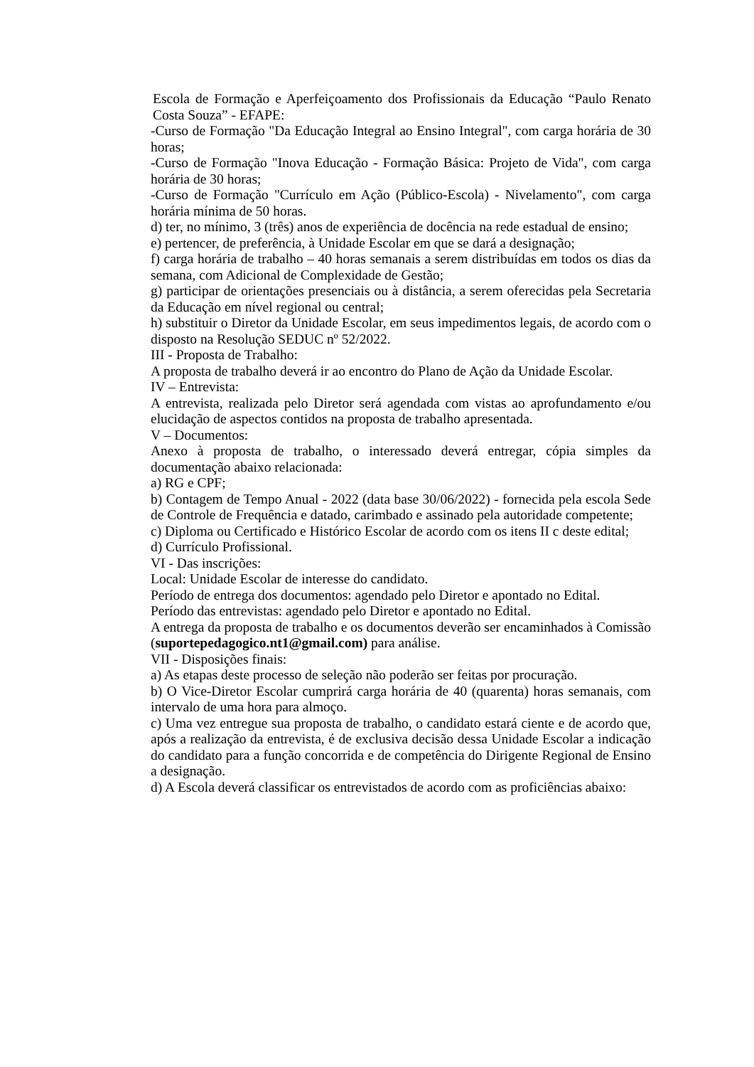Escola de Formação e Aperfeiçoamento dos Profissionais da Educação “Paulo Renato Costa Souza” - EFAPE:
-Curso de Formação "Da Educação Integral ao Ensino Integral", com carga horária de 30 horas;
-Curso de Formação "Inova Educação - Formação Básica: Projeto de Vida", com carga horária de 30 horas;
-Curso de Formação "Currículo em Ação (Público-Escola) - Nivelamento", com carga horária mínima de 50 horas.
d) ter, no mínimo, 3 (três) anos de experiência de docência na rede estadual de ensino;
e) pertencer, de preferência, à Unidade Escolar em que se dará a designação;
f) carga horária de trabalho – 40 horas semanais a serem distribuídas em todos os dias da semana, com Adicional de Complexidade de Gestão;
g) participar de orientações presenciais ou à distância, a serem oferecidas pela Secretaria da Educação em nível regional ou central;
h) substituir o Diretor da Unidade Escolar, em seus impedimentos legais, de acordo com o disposto na Resolução SEDUC nº 52/2022.
III - Proposta de Trabalho:
A proposta de trabalho deverá ir ao encontro do Plano de Ação da Unidade Escolar.
IV – Entrevista:
A entrevista, realizada pelo Diretor será agendada com vistas ao aprofundamento e/ou elucidação de aspectos contidos na proposta de trabalho apresentada.
V – Documentos:
Anexo à proposta de trabalho, o interessado deverá entregar, cópia simples da documentação abaixo relacionada:
a) RG e CPF;
b) Contagem de Tempo Anual - 2022 (data base 30/06/2022) - fornecida pela escola Sede de Controle de Frequência e datado, carimbado e assinado pela autoridade competente;
c) Diploma ou Certificado e Histórico Escolar de acordo com os itens II c deste edital;
d) Currículo Profissional.
VI - Das inscrições:
Local: Unidade Escolar de interesse do candidato.
Período de entrega dos documentos: agendado pelo Diretor e apontado no Edital.
Período das entrevistas: agendado pelo Diretor e apontado no Edital.
A entrega da proposta de trabalho e os documentos deverão ser encaminhados à Comissão (suportepedagogico.nt1@gmail.com) para análise.
VII - Disposições finais:
a) As etapas deste processo de seleção não poderão ser feitas por procuração.
b) O Vice-Diretor Escolar cumprirá carga horária de 40 (quarenta) horas semanais, com intervalo de uma hora para almoço.
c) Uma vez entregue sua proposta de trabalho, o candidato estará ciente e de acordo que, após a realização da entrevista, é de exclusiva decisão dessa Unidade Escolar a indicação do candidato para a função concorrida e de competência do Dirigente Regional de Ensino a designação.
d) A Escola deverá classificar os entrevistados de acordo com as proficiências abaixo: